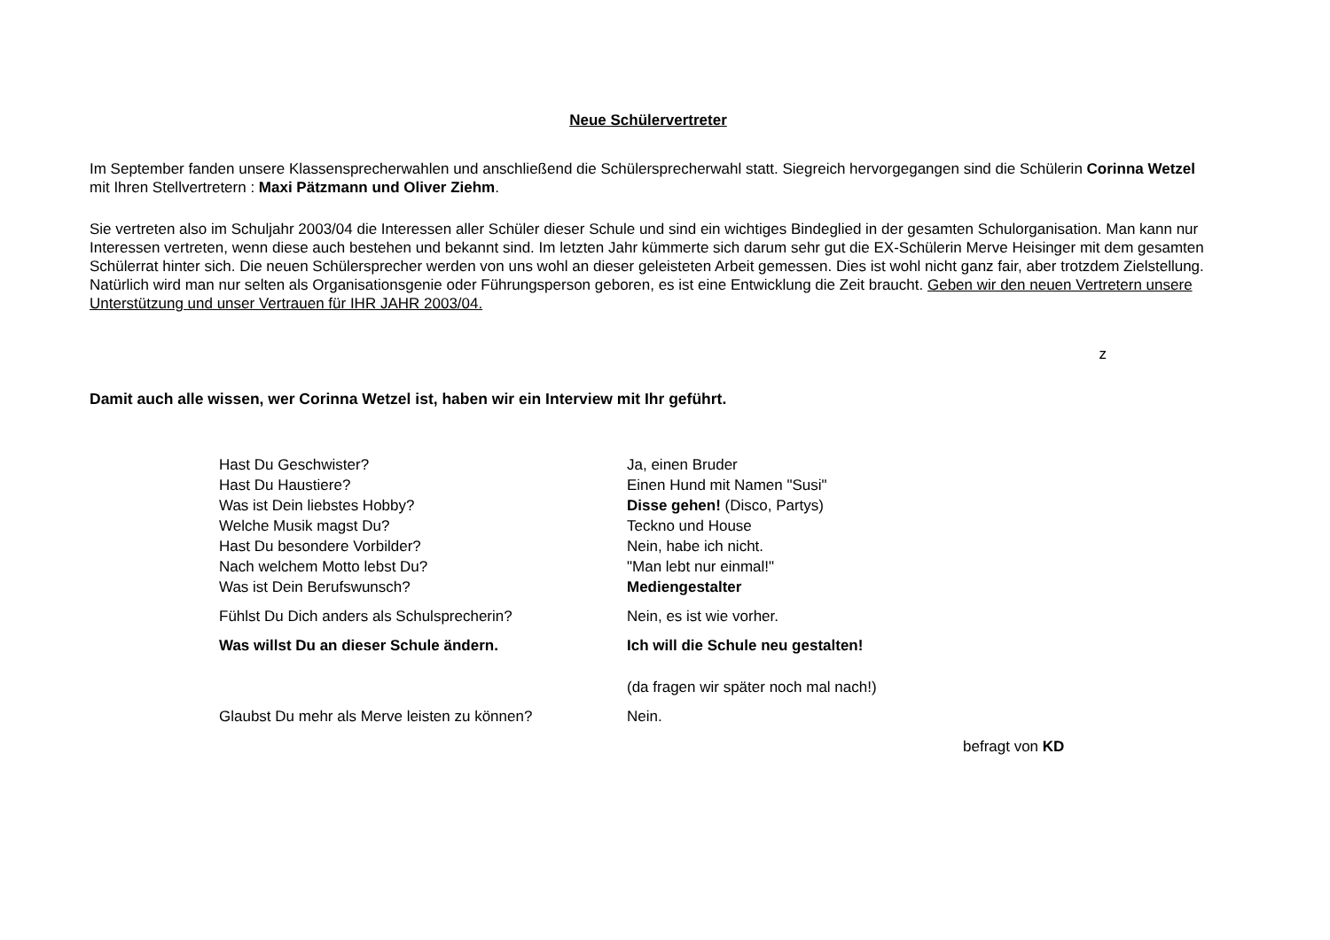Neue Schülervertreter
Im September fanden unsere Klassensprecherwahlen und anschließend die Schülersprecherwahl statt. Siegreich hervorgegangen sind die Schülerin Corinna Wetzel mit Ihren Stellvertretern : Maxi Pätzmann und Oliver Ziehm.
Sie vertreten also im Schuljahr 2003/04 die Interessen aller Schüler dieser Schule und sind ein wichtiges Bindeglied in der gesamten Schulorganisation. Man kann nur Interessen vertreten, wenn diese auch bestehen und bekannt sind. Im letzten Jahr kümmerte sich darum sehr gut die EX-Schülerin Merve Heisinger mit dem gesamten Schülerrat hinter sich. Die neuen Schülersprecher werden von uns wohl an dieser geleisteten Arbeit gemessen. Dies ist wohl nicht ganz fair, aber trotzdem Zielstellung. Natürlich wird man nur selten als Organisationsgenie oder Führungsperson geboren, es ist eine Entwicklung die Zeit braucht. Geben wir den neuen Vertretern unsere Unterstützung und unser Vertrauen für IHR JAHR 2003/04.
z
Damit auch alle wissen, wer Corinna Wetzel ist, haben wir ein Interview mit Ihr geführt.
| Hast Du Geschwister? | Ja, einen Bruder |
| Hast Du Haustiere? | Einen Hund mit Namen "Susi" |
| Was ist Dein liebstes Hobby? | Disse gehen! (Disco, Partys) |
| Welche Musik magst Du? | Teckno und House |
| Hast Du besondere Vorbilder? | Nein, habe ich nicht. |
| Nach welchem Motto lebst Du? | "Man lebt nur einmal!" |
| Was ist Dein Berufswunsch? | Mediengestalter |
| Fühlst Du Dich anders als Schulsprecherin? | Nein, es ist wie vorher. |
| Was willst Du an dieser Schule ändern. | Ich will die Schule neu gestalten! |
| | (da fragen wir später noch mal nach!) |
| Glaubst Du mehr als Merve leisten zu können? | Nein. |
befragt von KD